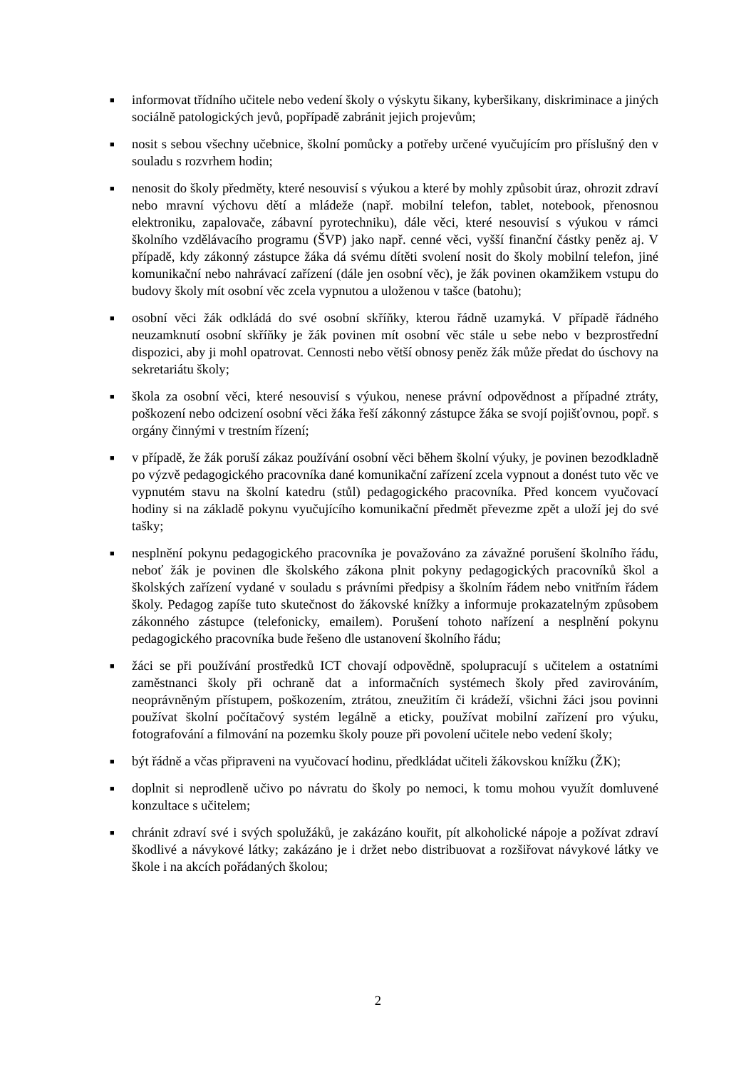■ informovat třídního učitele nebo vedení školy o výskytu šikany, kyberšikany, diskriminace a jiných sociálně patologických jevů, popřípadě zabránit jejich projevům;
■ nosit s sebou všechny učebnice, školní pomůcky a potřeby určené vyučujícím pro příslušný den v souladu s rozvrhem hodin;
■ nenosit do školy předměty, které nesouvisí s výukou a které by mohly způsobit úraz, ohrozit zdraví nebo mravní výchovu dětí a mládeže (např. mobilní telefon, tablet, notebook, přenosnou elektroniku, zapalovače, zábavní pyrotechniku), dále věci, které nesouvisí s výukou v rámci školního vzdělávacího programu (ŠVP) jako např. cenné věci, vyšší finanční částky peněz aj. V případě, kdy zákonný zástupce žáka dá svému dítěti svolení nosit do školy mobilní telefon, jiné komunikační nebo nahrávací zařízení (dále jen osobní věc), je žák povinen okamžikem vstupu do budovy školy mít osobní věc zcela vypnutou a uloženou v tašce (batohu);
■ osobní věci žák odkládá do své osobní skříňky, kterou řádně uzamyká. V případě řádného neuzamknutí osobní skříňky je žák povinen mít osobní věc stále u sebe nebo v bezprostřední dispozici, aby ji mohl opatrovat. Cennosti nebo větší obnosy peněz žák může předat do úschovy na sekretariátu školy;
■ škola za osobní věci, které nesouvisí s výukou, nenese právní odpovědnost a případné ztráty, poškození nebo odcizení osobní věci žáka řeší zákonný zástupce žáka se svojí pojišťovnou, popř. s orgány činnými v trestním řízení;
■ v případě, že žák poruší zákaz používání osobní věci během školní výuky, je povinen bezodkladně po výzvě pedagogického pracovníka dané komunikační zařízení zcela vypnout a donést tuto věc ve vypnutém stavu na školní katedru (stůl) pedagogického pracovníka. Před koncem vyučovací hodiny si na základě pokynu vyučujícího komunikační předmět převezme zpět a uloží jej do své tašky;
■ nesplnění pokynu pedagogického pracovníka je považováno za závažné porušení školního řádu, neboť žák je povinen dle školského zákona plnit pokyny pedagogických pracovníků škol a školských zařízení vydané v souladu s právními předpisy a školním řádem nebo vnitřním řádem školy. Pedagog zapíše tuto skutečnost do žákovské knížky a informuje prokazatelným způsobem zákonného zástupce (telefonicky, emailem). Porušení tohoto nařízení a nesplnění pokynu pedagogického pracovníka bude řešeno dle ustanovení školního řádu;
■ žáci se při používání prostředků ICT chovají odpovědně, spolupracují s učitelem a ostatními zaměstnanci školy při ochraně dat a informačních systémech školy před zavirováním, neoprávněným přístupem, poškozením, ztrátou, zneužitím či krádeží, všichni žáci jsou povinni používat školní počítačový systém legálně a eticky, používat mobilní zařízení pro výuku, fotografování a filmování na pozemku školy pouze při povolení učitele nebo vedení školy;
■ být řádně a včas připraveni na vyučovací hodinu, předkládat učiteli žákovskou knížku (ŽK);
■ doplnit si neprodleně učivo po návratu do školy po nemoci, k tomu mohou využít domluvené konzultace s učitelem;
■ chránit zdraví své i svých spolužáků, je zakázáno kouřit, pít alkoholické nápoje a požívat zdraví škodlivé a návykové látky; zakázáno je i držet nebo distribuovat a rozšiřovat návykové látky ve škole i na akcích pořádaných školou;
2